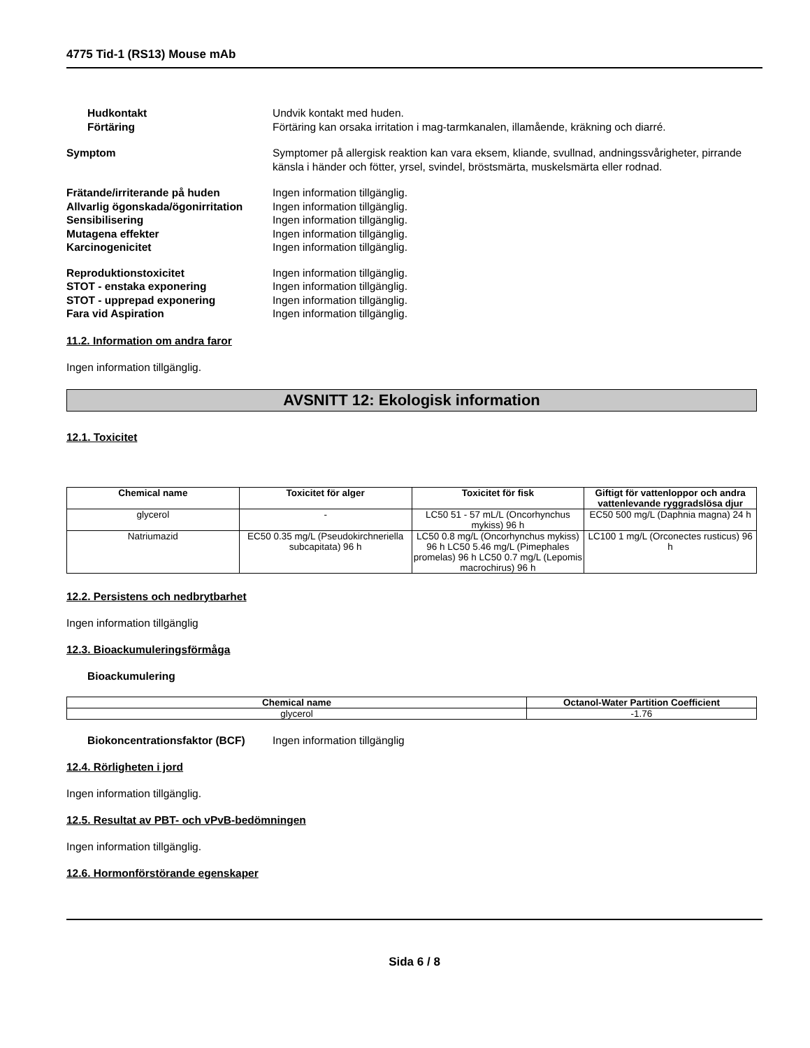4775 Tid-1 (RS13) Mouse mAb
Hudkontakt Undvik kontakt med huden.
Förtäring Förtäring kan orsaka irritation i mag-tarmkanalen, illamående, kräkning och diarré.
Symptom Symptomer på allergisk reaktion kan vara eksem, kliande, svullnad, andningssvårigheter, pirrande känsla i händer och fötter, yrsel, svindel, bröstsmärta, muskelsmärta eller rodnad.
Frätande/irriterande på huden Ingen information tillgänglig.
Allvarlig ögonskada/ögonirritation
Ingen information tillgänglig.
Sensibilisering Ingen information tillgänglig.
Mutagena effekter Ingen information tillgänglig.
Karcinogenicitet Ingen information tillgänglig.
Reproduktionstoxicitet Ingen information tillgänglig.
STOT - enstaka exponering Ingen information tillgänglig.
STOT - upprepad exponering Ingen information tillgänglig.
Fara vid Aspiration Ingen information tillgänglig.
11.2. Information om andra faror
Ingen information tillgänglig.
AVSNITT 12: Ekologisk information
12.1. Toxicitet
| Chemical name | Toxicitet för alger | Toxicitet för fisk | Giftigt för vattenloppor och andra vattenlevande ryggradslösa djur |
| --- | --- | --- | --- |
| glycerol | - | LC50 51 - 57 mL/L (Oncorhynchus mykiss) 96 h | EC50 500 mg/L (Daphnia magna) 24 h |
| Natriumazid | EC50 0.35 mg/L (Pseudokirchneriella subcapitata) 96 h | LC50 0.8 mg/L (Oncorhynchus mykiss) 96 h LC50 5.46 mg/L (Pimephales promelas) 96 h LC50 0.7 mg/L (Lepomis macrochirus) 96 h | LC100 1 mg/L (Orconectes rusticus) 96 h |
12.2. Persistens och nedbrytbarhet
Ingen information tillgänglig
12.3. Bioackumuleringsförmåga
Bioackumulering
| Chemical name | Octanol-Water Partition Coefficient |
| --- | --- |
| glycerol | -1.76 |
Biokoncentrationsfaktor (BCF)
Ingen information tillgänglig
12.4. Rörligheten i jord
Ingen information tillgänglig.
12.5. Resultat av PBT- och vPvB-bedömningen
Ingen information tillgänglig.
12.6. Hormonförstörande egenskaper
Sida 6 / 8